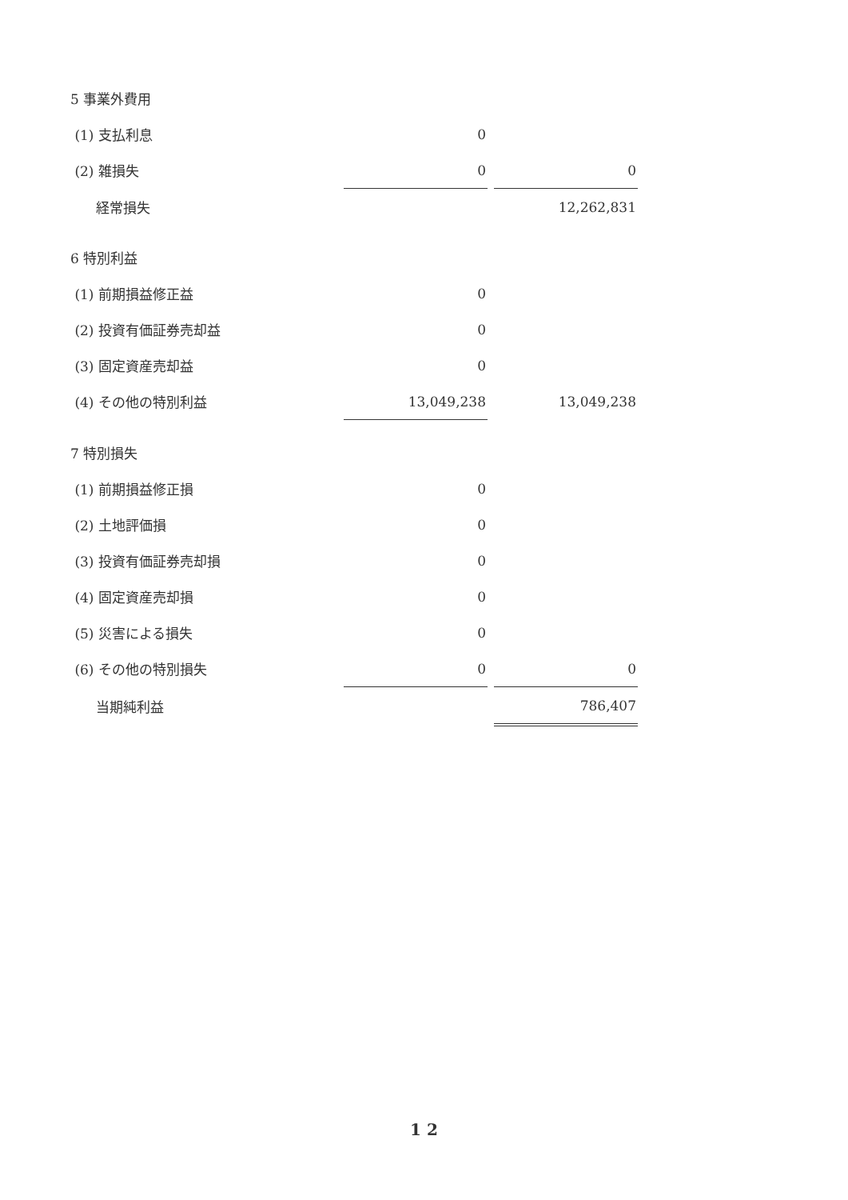| 5 事業外費用 | | | |
| (1) 支払利息 | 0 | | |
| (2) 雑損失 | 0 | | 0 |
| 経常損失 | | | 12,262,831 |
| 6 特別利益 | | | |
| (1) 前期損益修正益 | 0 | | |
| (2) 投資有価証券売却益 | 0 | | |
| (3) 固定資産売却益 | 0 | | |
| (4) その他の特別利益 | 13,049,238 | | 13,049,238 |
| 7 特別損失 | | | |
| (1) 前期損益修正損 | 0 | | |
| (2) 土地評価損 | 0 | | |
| (3) 投資有価証券売却損 | 0 | | |
| (4) 固定資産売却損 | 0 | | |
| (5) 災害による損失 | 0 | | |
| (6) その他の特別損失 | 0 | | 0 |
| 当期純利益 | | | 786,407 |
1 2